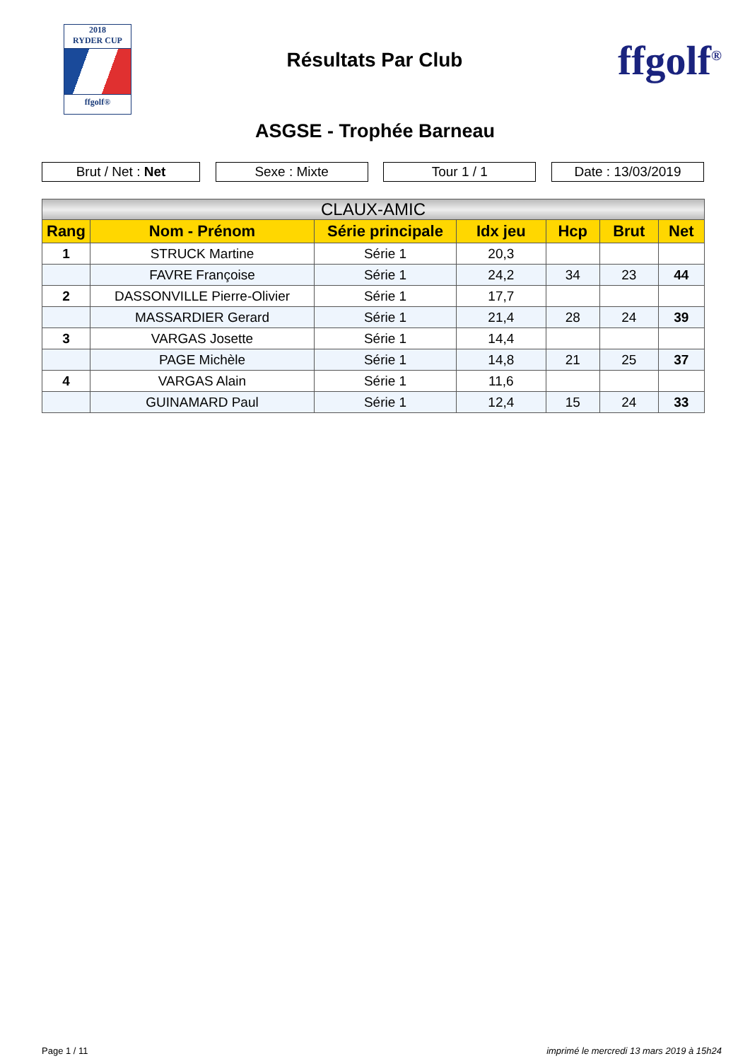2018
RYDER CUP
ffgolf®
Résultats Par Club
ffgolf<sup>®</sup>
ASGSE - Trophée Barneau
Brut / Net : Net Sexe : Mixte Tour 1 / 1 Date : 13/03/2019
| CLAUX-AMIC | | | | | | |
| --- | --- | --- | --- | --- | --- | --- |
| Rang | Nom - Prénom | Série principale | Idx jeu | Hcp | Brut | Net |
| 1 | STRUCK Martine | Série 1 | 20,3 | | | |
| | FAVRE Françoise | Série 1 | 24,2 | 34 | 23 | 44 |
| 2 | DASSONVILLE Pierre-Olivier | Série 1 | 17,7 | | | |
| | MASSARDIER Gerard | Série 1 | 21,4 | 28 | 24 | 39 |
| 3 | VARGAS Josette | Série 1 | 14,4 | | | |
| | PAGE Michèle | Série 1 | 14,8 | 21 | 25 | 37 |
| 4 | VARGAS Alain | Série 1 | 11,6 | | | |
| | GUINAMARD Paul | Série 1 | 12,4 | 15 | 24 | 33 |
Page 1 / 11 imprimé le mercredi 13 mars 2019 à 15h24